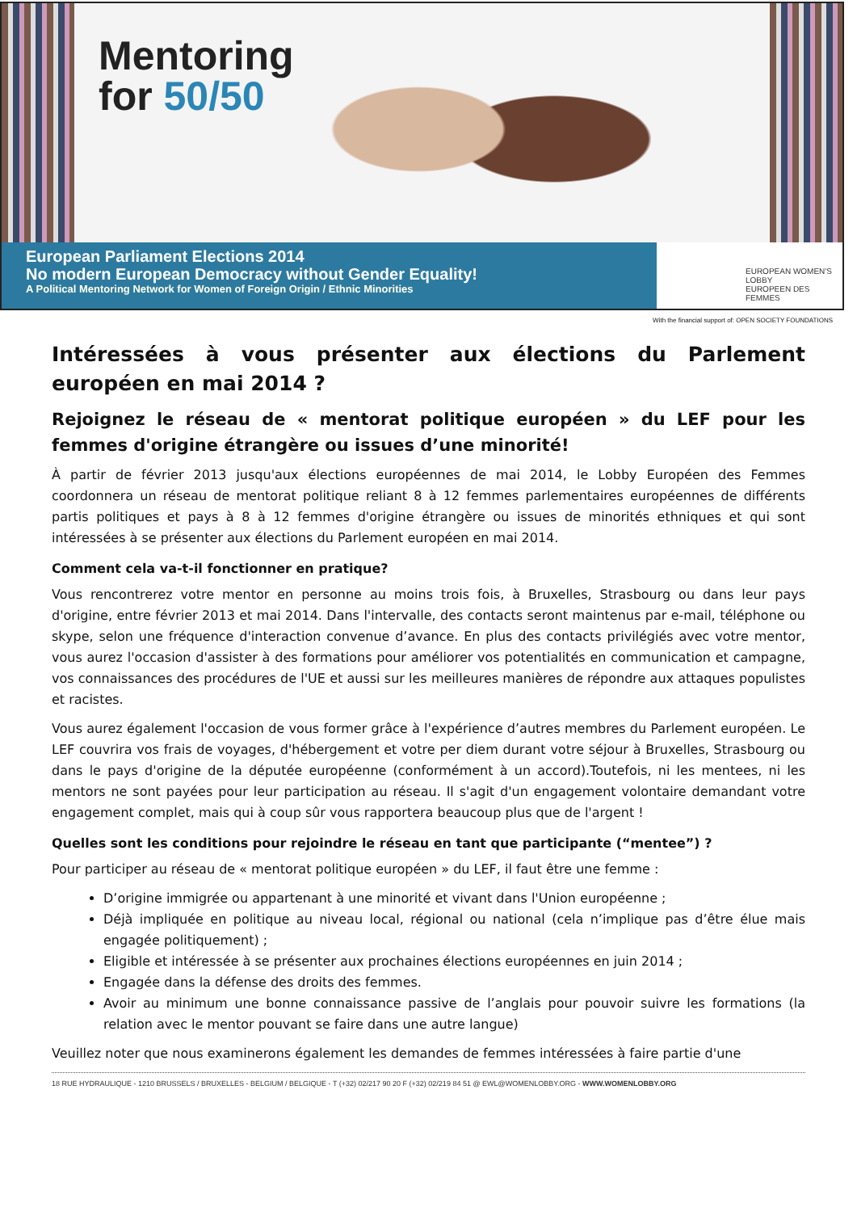Mentoring
for 50/50
European Parliament Elections 2014
No modern European Democracy without Gender Equality!
A Political Mentoring Network for Women of Foreign Origin / Ethnic Minorities
EUROPEAN WOMEN'S
LOBBY
EUROPEEN DES FEMMES
With the financial support of: OPEN SOCIETY FOUNDATIONS
Intéressées à vous présenter aux élections du Parlement européen en mai 2014 ?
Rejoignez le réseau de « mentorat politique européen » du LEF pour les femmes d'origine étrangère ou issues d’une minorité!
À partir de février 2013 jusqu'aux élections européennes de mai 2014, le Lobby Européen des Femmes coordonnera un réseau de mentorat politique reliant 8 à 12 femmes parlementaires européennes de différents partis politiques et pays à 8 à 12 femmes d'origine étrangère ou issues de minorités ethniques et qui sont intéressées à se présenter aux élections du Parlement européen en mai 2014.
Comment cela va-t-il fonctionner en pratique?
Vous rencontrerez votre mentor en personne au moins trois fois, à Bruxelles, Strasbourg ou dans leur pays d'origine, entre février 2013 et mai 2014. Dans l'intervalle, des contacts seront maintenus par e-mail, téléphone ou skype, selon une fréquence d'interaction convenue d’avance. En plus des contacts privilégiés avec votre mentor, vous aurez l'occasion d'assister à des formations pour améliorer vos potentialités en communication et campagne, vos connaissances des procédures de l'UE et aussi sur les meilleures manières de répondre aux attaques populistes et racistes.
Vous aurez également l'occasion de vous former grâce à l'expérience d’autres membres du Parlement européen. Le LEF couvrira vos frais de voyages, d'hébergement et votre per diem durant votre séjour à Bruxelles, Strasbourg ou dans le pays d'origine de la députée européenne (conformément à un accord).Toutefois, ni les mentees, ni les mentors ne sont payées pour leur participation au réseau. Il s'agit d'un engagement volontaire demandant votre engagement complet, mais qui à coup sûr vous rapportera beaucoup plus que de l'argent !
Quelles sont les conditions pour rejoindre le réseau en tant que participante (“mentee”) ?
Pour participer au réseau de « mentorat politique européen » du LEF, il faut être une femme :
D’origine immigrée ou appartenant à une minorité et vivant dans l'Union européenne ;
Déjà impliquée en politique au niveau local, régional ou national (cela n’implique pas d’être élue mais engagée politiquement) ;
Eligible et intéressée à se présenter aux prochaines élections européennes en juin 2014 ;
Engagée dans la défense des droits des femmes.
Avoir au minimum une bonne connaissance passive de l’anglais pour pouvoir suivre les formations (la relation avec le mentor pouvant se faire dans une autre langue)
Veuillez noter que nous examinerons également les demandes de femmes intéressées à faire partie d'une
18 RUE HYDRAULIQUE - 1210 BRUSSELS / BRUXELLES - BELGIUM / BELGIQUE - T (+32) 02/217 90 20 F (+32) 02/219 84 51 @ EWL@WOMENLOBBY.ORG - WWW.WOMENLOBBY.ORG